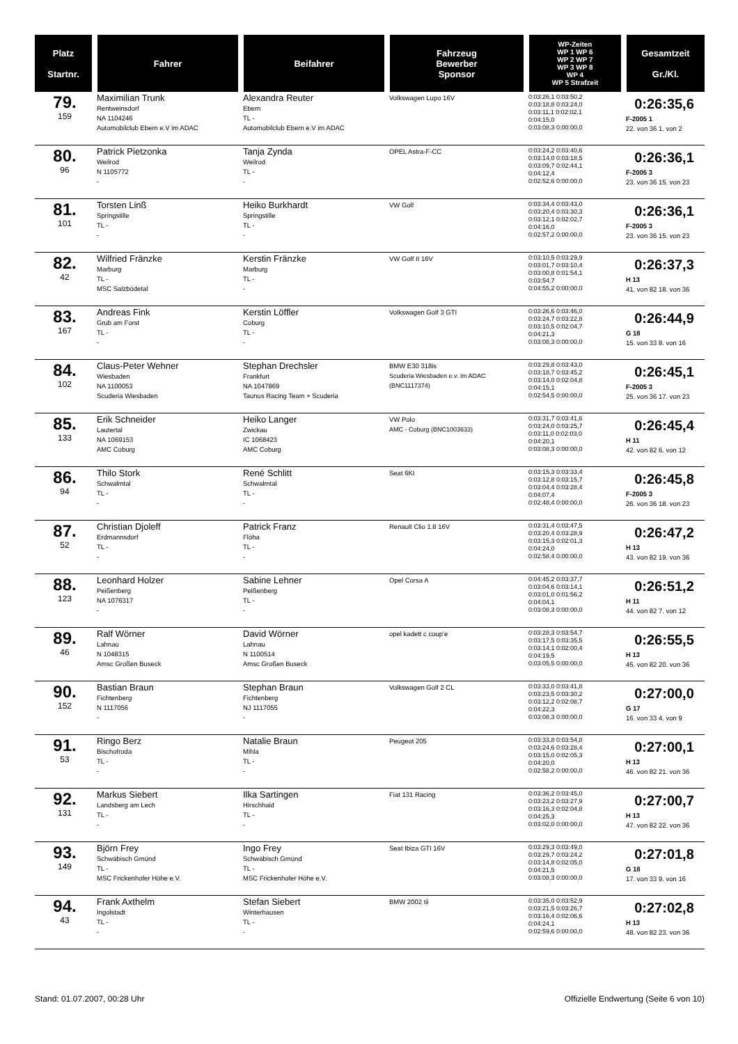| Platz Startnr. | Fahrer | Beifahrer | Fahrzeug Bewerber Sponsor | WP-Zeiten WP 1 WP 6 WP 2 WP 7 WP 3 WP 8 WP 4 WP 5 Strafzeit | Gesamtzeit Gr./Kl. |
| --- | --- | --- | --- | --- | --- |
| 79. 159 | Maximilian Trunk Rentweinsdorf NA 1104246 Automobilclub Ebern e.V im ADAC | Alexandra Reuter Ebern TL - Automobilclub Ebern e.V im ADAC | Volkswagen Lupo 16V | 0:03:26,1 0:03:50,2 0:03:18,8 0:03:24,0 0:03:11,1 0:02:02,1 0:04:15,0 0:03:08,3 0:00:00,0 | 0:26:35,6 F-2005 1 22. von 36 1. von 2 |
| 80. 96 | Patrick Pietzonka Weilrod N 1105772 - | Tanja Zynda Weilrod TL - - | OPEL Astra-F-CC | 0:03:24,2 0:03:40,6 0:03:14,0 0:03:18,5 0:03:09,7 0:02:44,1 0:04:12,4 0:02:52,6 0:00:00,0 | 0:26:36,1 F-2005 3 23. von 36 15. von 23 |
| 81. 101 | Torsten Linß Springstille TL - - | Heiko Burkhardt Springstille TL - - | VW Golf | 0:03:34,4 0:03:43,0 0:03:20,4 0:03:30,3 0:03:12,1 0:02:02,7 0:04:16,0 0:02:57,2 0:00:00,0 | 0:26:36,1 F-2005 3 23. von 36 15. von 23 |
| 82. 42 | Wilfried Fränzke Marburg TL - MSC Salzbödetal | Kerstin Fränzke Marburg TL - - | VW Golf II 16V | 0:03:10,5 0:03:29,9 0:03:01,7 0:03:10,4 0:03:00,8 0:01:54,1 0:03:54,7 0:04:55,2 0:00:00,0 | 0:26:37,3 H 13 41. von 82 18. von 36 |
| 83. 167 | Andreas Fink Grub am Forst TL - - | Kerstin Löffler Coburg TL - - | Volkswagen Golf 3 GTI | 0:03:26,6 0:03:46,0 0:03:24,7 0:03:22,8 0:03:10,5 0:02:04,7 0:04:21,3 0:03:08,3 0:00:00,0 | 0:26:44,9 G 18 15. von 33 8. von 16 |
| 84. 102 | Claus-Peter Wehner Wiesbaden NA 1100053 Scuderia Wiesbaden | Stephan Drechsler Frankfurt NA 1047869 Taunus Racing Team + Scuderia | BMW E30 318is Scuderia Wiesbaden e.v. im ADAC (BNC1117374) | 0:03:29,8 0:03:43,0 0:03:18,7 0:03:45,2 0:03:14,0 0:02:04,8 0:04:15,1 0:02:54,5 0:00:00,0 | 0:26:45,1 F-2005 3 25. von 36 17. von 23 |
| 85. 133 | Erik Schneider Lautertal NA 1069153 AMC Coburg | Heiko Langer Zwickau IC 1068423 AMC Coburg | VW Polo AMC - Coburg (BNC1003633) | 0:03:31,7 0:03:41,6 0:03:24,0 0:03:25,7 0:03:11,0 0:02:03,0 0:04:20,1 0:03:08,3 0:00:00,0 | 0:26:45,4 H 11 42. von 82 6. von 12 |
| 86. 94 | Thilo Stork Schwalmtal TL - - | René Schlitt Schwalmtal TL - - | Seat 6KI | 0:03:15,3 0:03:33,4 0:03:12,8 0:03:15,7 0:03:04,4 0:03:28,4 0:04:07,4 0:02:48,4 0:00:00,0 | 0:26:45,8 F-2005 3 26. von 36 18. von 23 |
| 87. 52 | Christian Djoleff Erdmannsdorf TL - - | Patrick Franz Flöha TL - - | Renault Clio 1.8 16V | 0:03:31,4 0:03:47,5 0:03:20,4 0:03:28,9 0:03:15,3 0:02:01,3 0:04:24,0 0:02:58,4 0:00:00,0 | 0:26:47,2 H 13 43. von 82 19. von 36 |
| 88. 123 | Leonhard Holzer Peißenberg NA 1076317 - | Sabine Lehner Peißenberg TL - - | Opel Corsa A | 0:04:45,2 0:03:37,7 0:03:04,6 0:03:14,1 0:03:01,0 0:01:56,2 0:04:04,1 0:03:08,3 0:00:00,0 | 0:26:51,2 H 11 44. von 82 7. von 12 |
| 89. 46 | Ralf Wörner Lahnau N 1048315 Amsc Großen Buseck | David Wörner Lahnau N 1100514 Amsc Großen Buseck | opel kadett c coup'e | 0:03:28,3 0:03:54,7 0:03:17,5 0:03:35,5 0:03:14,1 0:02:00,4 0:04:19,5 0:03:05,5 0:00:00,0 | 0:26:55,5 H 13 45. von 82 20. von 36 |
| 90. 152 | Bastian Braun Fichtenberg N 1117056 - | Stephan Braun Fichtenberg NJ 1117055 - | Volkswagen Golf 2 CL | 0:03:33,0 0:03:41,8 0:03:23,5 0:03:30,2 0:03:12,2 0:02:08,7 0:04:22,3 0:03:08,3 0:00:00,0 | 0:27:00,0 G 17 16. von 33 4. von 9 |
| 91. 53 | Ringo Berz Bischofroda TL - - | Natalie Braun Mihla TL - - | Peugeot 205 | 0:03:33,8 0:03:54,8 0:03:24,6 0:03:28,4 0:03:15,0 0:02:05,3 0:04:20,0 0:02:58,2 0:00:00,0 | 0:27:00,1 H 13 46. von 82 21. von 36 |
| 92. 131 | Markus Siebert Landsberg am Lech TL - - | Ilka Sartingen Hirschhaid TL - - | Fiat 131 Racing | 0:03:36,2 0:03:45,0 0:03:23,2 0:03:27,9 0:03:16,3 0:02:04,8 0:04:25,3 0:03:02,0 0:00:00,0 | 0:27:00,7 H 13 47. von 82 22. von 36 |
| 93. 149 | Björn Frey Schwäbisch Gmünd TL - MSC Frickenhofer Höhe e.V. | Ingo Frey Schwäbisch Gmünd TL - MSC Frickenhofer Höhe e.V. | Seat Ibiza GTI 16V | 0:03:29,3 0:03:49,0 0:03:29,7 0:03:24,2 0:03:14,8 0:02:05,0 0:04:21,5 0:03:08,3 0:00:00,0 | 0:27:01,8 G 18 17. von 33 9. von 16 |
| 94. 43 | Frank Axthelm Ingolstadt TL - - | Stefan Siebert Winterhausen TL - - | BMW 2002 tii | 0:03:35,0 0:03:52,9 0:03:21,5 0:03:26,7 0:03:16,4 0:02:06,6 0:04:24,1 0:02:59,6 0:00:00,0 | 0:27:02,8 H 13 48. von 82 23. von 36 |
Stand: 01.07.2007, 00:28 Uhr Offizielle Endwertung (Seite 6 von 10)